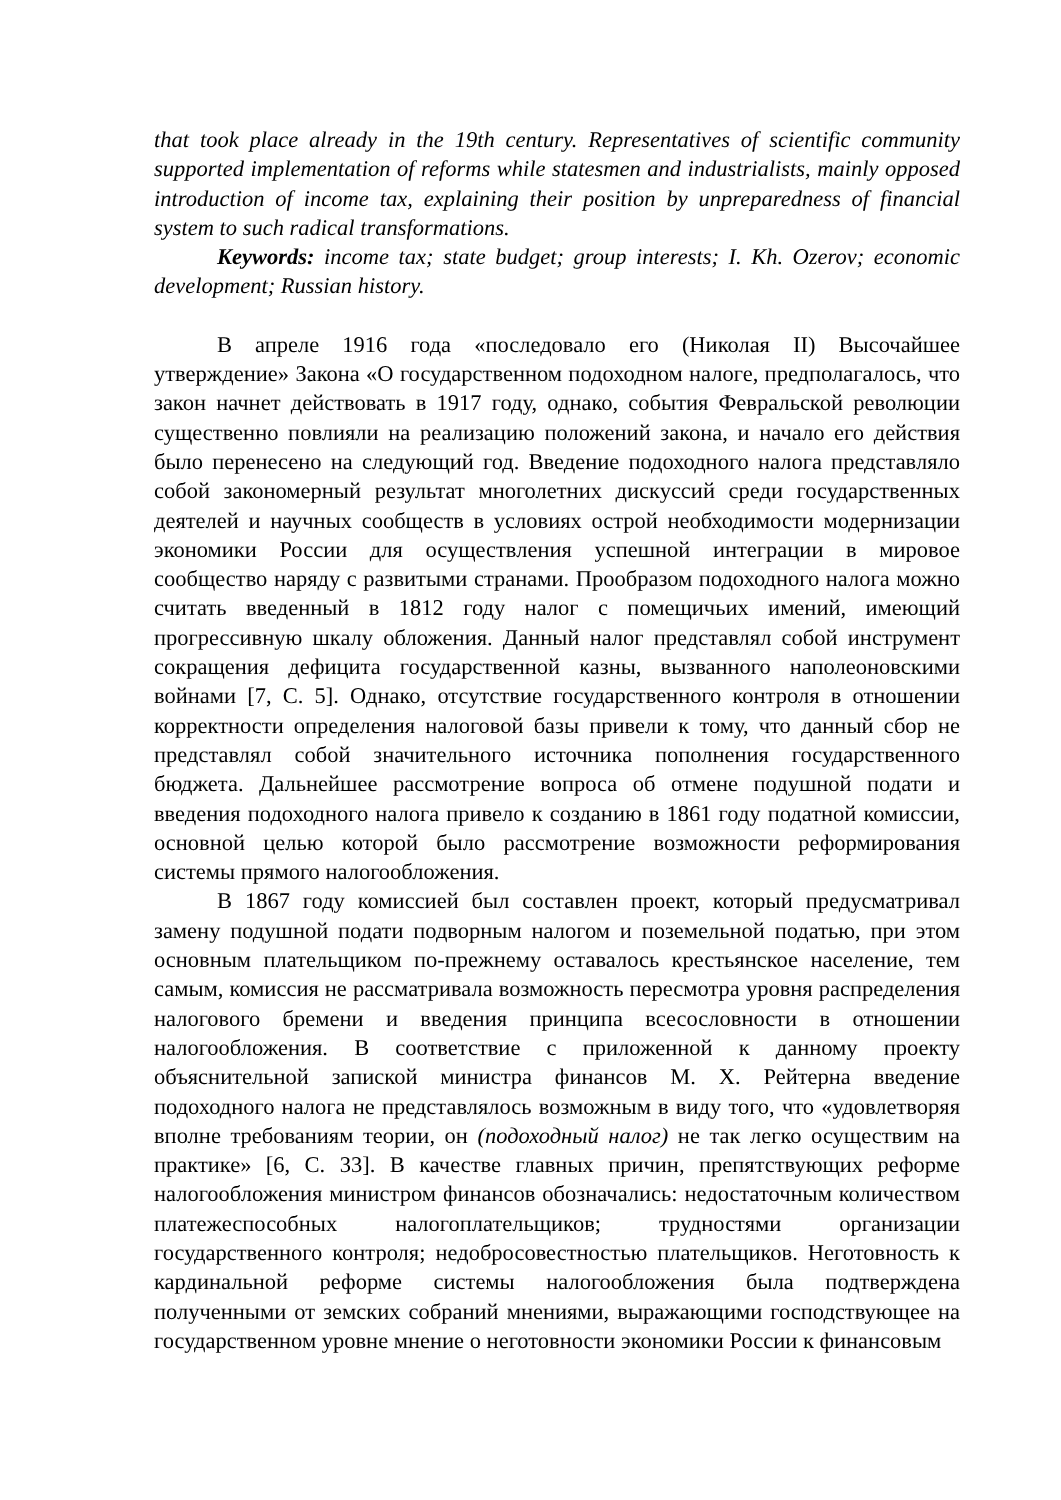that took place already in the 19th century. Representatives of scientific community supported implementation of reforms while statesmen and industrialists, mainly opposed introduction of income tax, explaining their position by unpreparedness of financial system to such radical transformations.
Keywords: income tax; state budget; group interests; I. Kh. Ozerov; economic development; Russian history.
В апреле 1916 года «последовало его (Николая II) Высочайшее утверждение» Закона «О государственном подоходном налоге, предполагалось, что закон начнет действовать в 1917 году, однако, события Февральской революции существенно повлияли на реализацию положений закона, и начало его действия было перенесено на следующий год. Введение подоходного налога представляло собой закономерный результат многолетних дискуссий среди государственных деятелей и научных сообществ в условиях острой необходимости модернизации экономики России для осуществления успешной интеграции в мировое сообщество наряду с развитыми странами. Прообразом подоходного налога можно считать введенный в 1812 году налог с помещичьих имений, имеющий прогрессивную шкалу обложения. Данный налог представлял собой инструмент сокращения дефицита государственной казны, вызванного наполеоновскими войнами [7, С. 5]. Однако, отсутствие государственного контроля в отношении корректности определения налоговой базы привели к тому, что данный сбор не представлял собой значительного источника пополнения государственного бюджета. Дальнейшее рассмотрение вопроса об отмене подушной подати и введения подоходного налога привело к созданию в 1861 году податной комиссии, основной целью которой было рассмотрение возможности реформирования системы прямого налогообложения.
В 1867 году комиссией был составлен проект, который предусматривал замену подушной подати подворным налогом и поземельной податью, при этом основным плательщиком по-прежнему оставалось крестьянское население, тем самым, комиссия не рассматривала возможность пересмотра уровня распределения налогового бремени и введения принципа всесословности в отношении налогообложения. В соответствие с приложенной к данному проекту объяснительной запиской министра финансов М. Х. Рейтерна введение подоходного налога не представлялось возможным в виду того, что «удовлетворяя вполне требованиям теории, он (подоходный налог) не так легко осуществим на практике» [6, С. 33]. В качестве главных причин, препятствующих реформе налогообложения министром финансов обозначались: недостаточным количеством платежеспособных налогоплательщиков; трудностями организации государственного контроля; недобросовестностью плательщиков. Неготовность к кардинальной реформе системы налогообложения была подтверждена полученными от земских собраний мнениями, выражающими господствующее на государственном уровне мнение о неготовности экономики России к финансовым